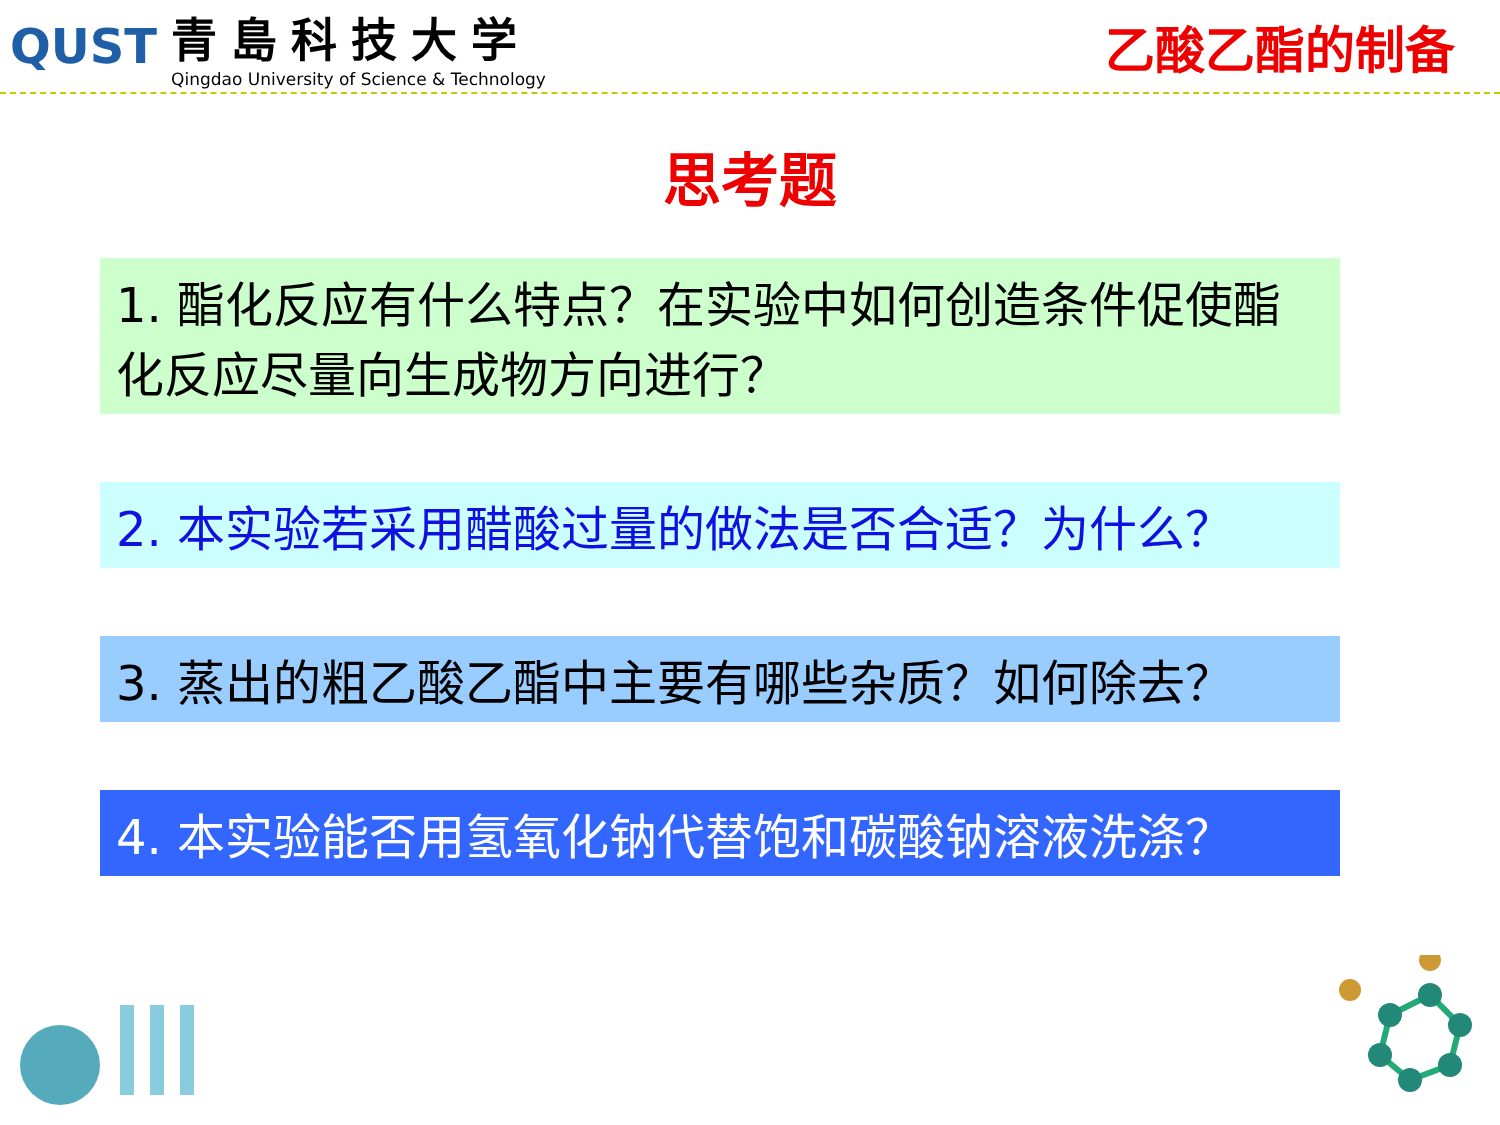QUST
青島科技大学
Qingdao University of Science & Technology
乙酸乙酯的制备
思考题
1. 酯化反应有什么特点？在实验中如何创造条件促使酯化反应尽量向生成物方向进行？
2. 本实验若采用醋酸过量的做法是否合适？为什么？
3. 蒸出的粗乙酸乙酯中主要有哪些杂质？如何除去？
4. 本实验能否用氢氧化钠代替饱和碳酸钠溶液洗涤？